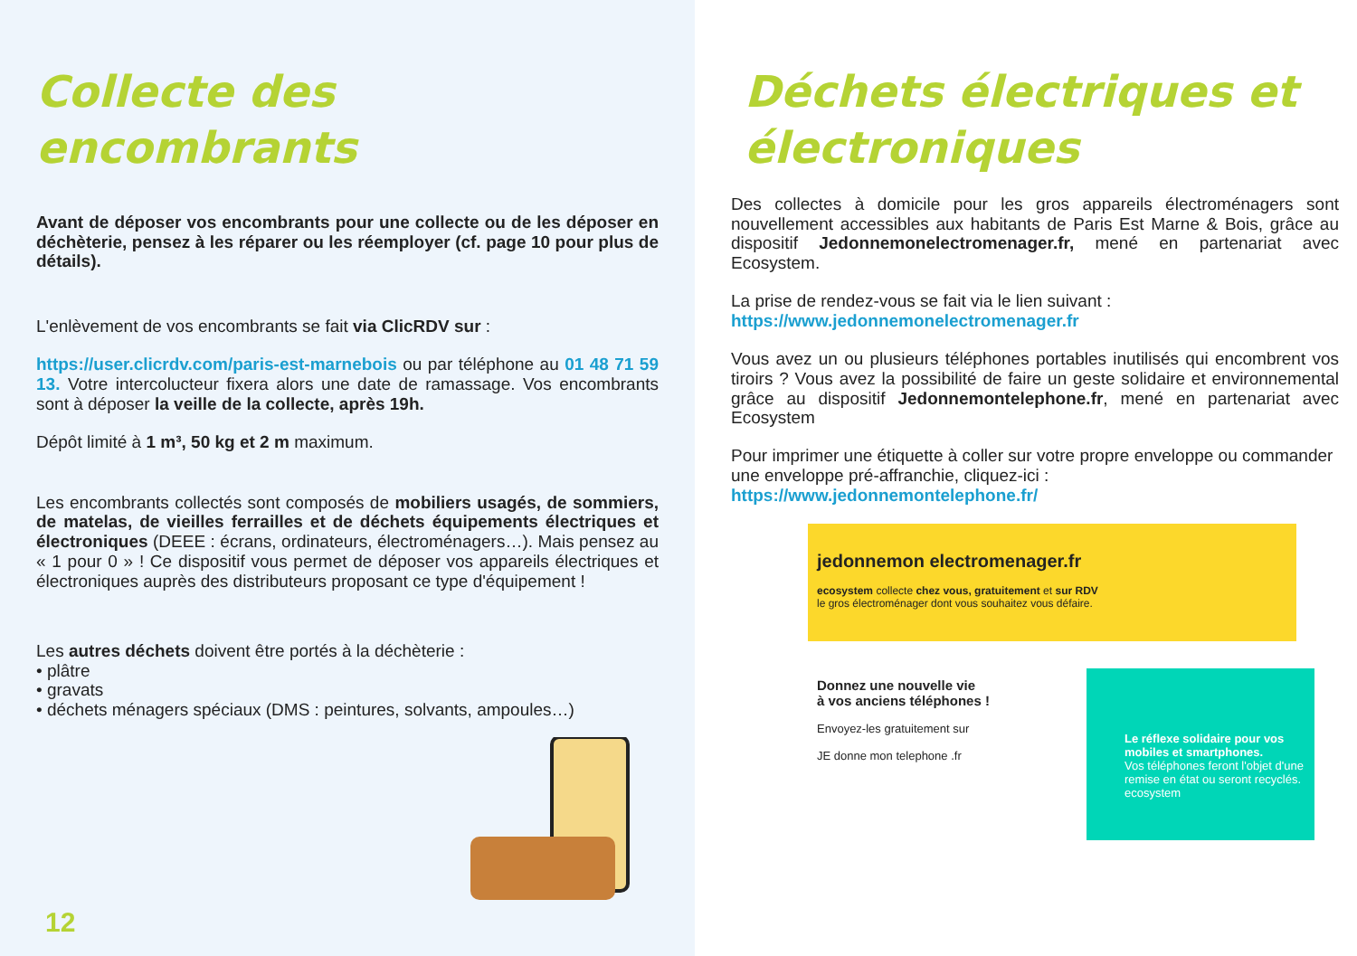Collecte des encombrants
Avant de déposer vos encombrants pour une collecte ou de les déposer en déchèterie, pensez à les réparer ou les réemployer (cf. page 10 pour plus de détails).
L'enlèvement de vos encombrants se fait via ClicRDV sur :
https://user.clicrdv.com/paris-est-marnebois ou par téléphone au 01 48 71 59 13. Votre intercolucteur fixera alors une date de ramassage. Vos encombrants sont à déposer la veille de la collecte, après 19h.
Dépôt limité à 1 m³, 50 kg et 2 m maximum.
Les encombrants collectés sont composés de mobiliers usagés, de sommiers, de matelas, de vieilles ferrailles et de déchets équipements électriques et électroniques (DEEE : écrans, ordinateurs, électroménagers…). Mais pensez au « 1 pour 0 » ! Ce dispositif vous permet de déposer vos appareils électriques et électroniques auprès des distributeurs proposant ce type d'équipement !
Les autres déchets doivent être portés à la déchèterie :
• plâtre
• gravats
• déchets ménagers spéciaux (DMS : peintures, solvants, ampoules…)
12
Déchets électriques et électroniques
Des collectes à domicile pour les gros appareils électroménagers sont nouvellement accessibles aux habitants de Paris Est Marne & Bois, grâce au dispositif Jedonnemonelectromenager.fr, mené en partenariat avec Ecosystem.
La prise de rendez-vous se fait via le lien suivant :
https://www.jedonnemonelectromenager.fr
Vous avez un ou plusieurs téléphones portables inutilisés qui encombrent vos tiroirs ? Vous avez la possibilité de faire un geste solidaire et environnemental grâce au dispositif Jedonnemontelephone.fr, mené en partenariat avec Ecosystem
Pour imprimer une étiquette à coller sur votre propre enveloppe ou commander une enveloppe pré-affranchie, cliquez-ici :
https://www.jedonnemontelephone.fr/
jedonnemon electromenager.fr
ecosystem collecte chez vous, gratuitement et sur RDV
le gros électroménager dont vous souhaitez vous défaire.
Donnez une nouvelle vie
à vos anciens téléphones !
Envoyez-les gratuitement sur
JE donne mon telephone .fr
Le réflexe solidaire pour vos mobiles et smartphones.
Vos téléphones feront l'objet d'une remise en état ou seront recyclés.
ecosystem